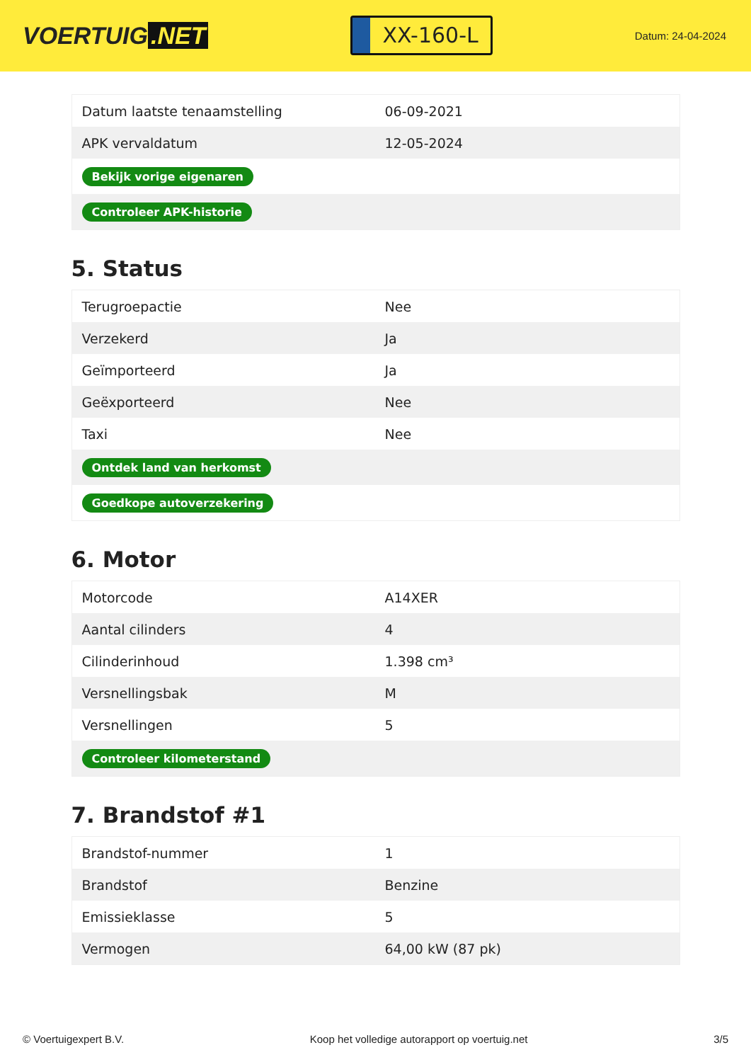VOERTUIG.NET
XX-160-L
Datum: 24-04-2024
| Datum laatste tenaamstelling | 06-09-2021 |
| APK vervaldatum | 12-05-2024 |
| Bekijk vorige eigenaren | |
| Controleer APK-historie | |
5. Status
| Terugroepactie | Nee |
| Verzekerd | Ja |
| Geïmporteerd | Ja |
| Geëxporteerd | Nee |
| Taxi | Nee |
| Ontdek land van herkomst | |
| Goedkope autoverzekering | |
6. Motor
| Motorcode | A14XER |
| Aantal cilinders | 4 |
| Cilinderinhoud | 1.398 cm³ |
| Versnellingsbak | M |
| Versnellingen | 5 |
| Controleer kilometerstand | |
7. Brandstof #1
| Brandstof-nummer | 1 |
| Brandstof | Benzine |
| Emissieklasse | 5 |
| Vermogen | 64,00 kW (87 pk) |
© Voertuigexpert B.V. Koop het volledige autorapport op voertuig.net 3/5